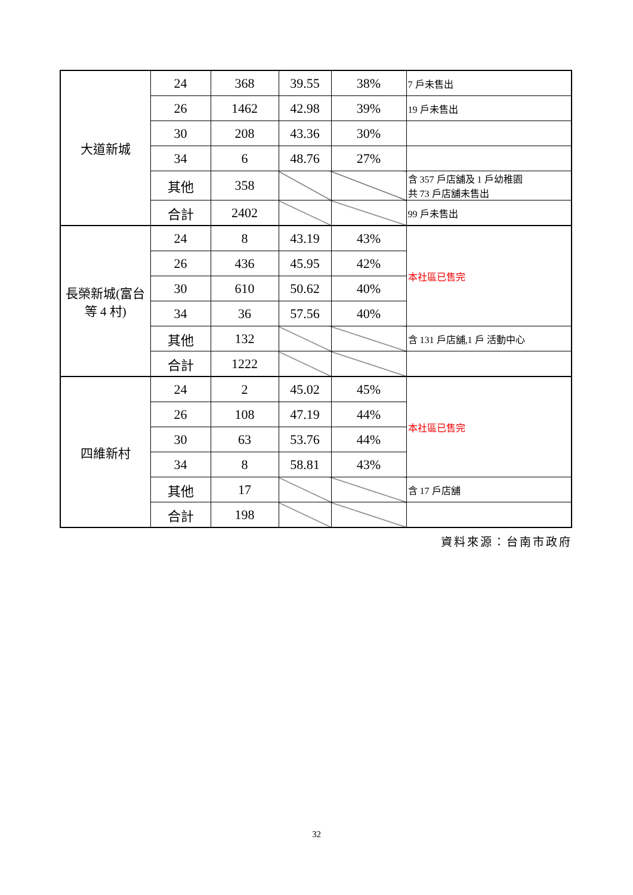| 大道新城 | 24 | 368 | 39.55 | 38% | 7 戶未售出 |
| | 26 | 1462 | 42.98 | 39% | 19 戶未售出 |
| | 30 | 208 | 43.36 | 30% | |
| | 34 | 6 | 48.76 | 27% | |
| | 其他 | 358 | | | 含 357 戶店舖及 1 戶幼稚園 共 73 戶店舖未售出 |
| | 合計 | 2402 | | | 99 戶未售出 |
| 長榮新城(富台等 4 村) | 24 | 8 | 43.19 | 43% | 本社區已售完 |
| | 26 | 436 | 45.95 | 42% | |
| | 30 | 610 | 50.62 | 40% | |
| | 34 | 36 | 57.56 | 40% | |
| | 其他 | 132 | | | 含 131 戶店舖,1 戶 活動中心 |
| | 合計 | 1222 | | | |
| 四維新村 | 24 | 2 | 45.02 | 45% | 本社區已售完 |
| | 26 | 108 | 47.19 | 44% | |
| | 30 | 63 | 53.76 | 44% | |
| | 34 | 8 | 58.81 | 43% | |
| | 其他 | 17 | | | 含 17 戶店舖 |
| | 合計 | 198 | | | |
資料來源：台南市政府
32